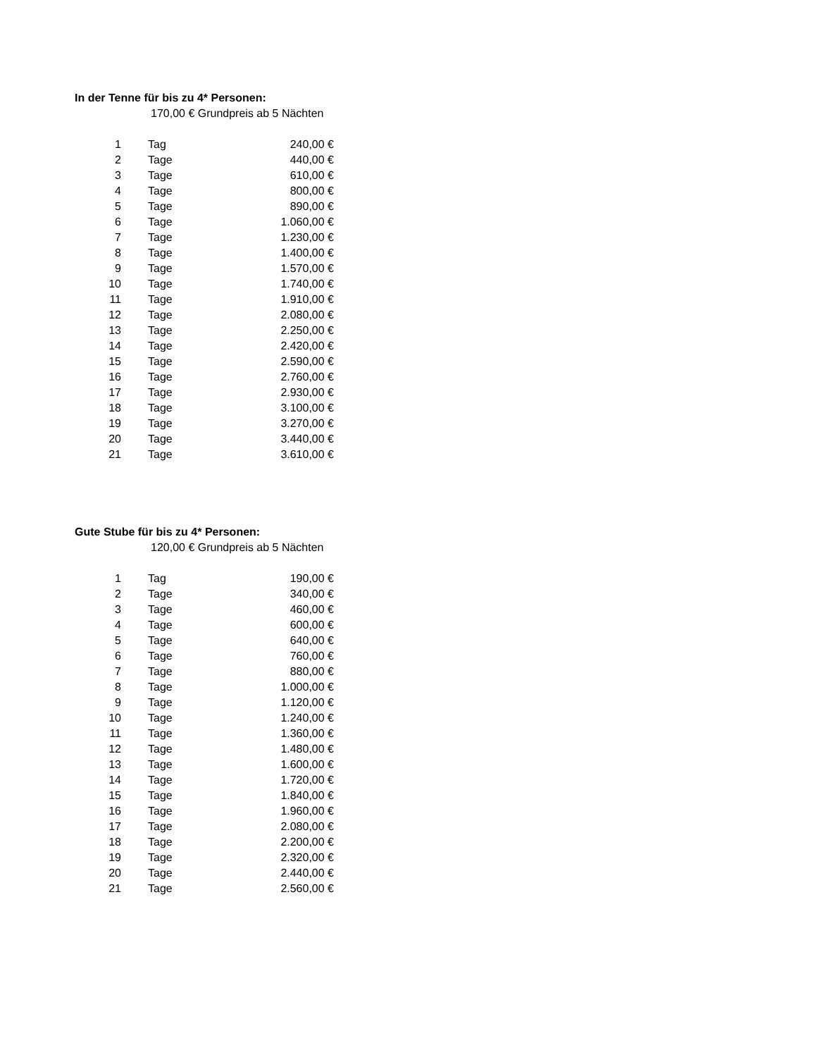In der Tenne für bis zu 4* Personen:
170,00 € Grundpreis ab 5 Nächten
| 1 | | Tag | 240,00 € |
| 2 | | Tage | 440,00 € |
| 3 | | Tage | 610,00 € |
| 4 | | Tage | 800,00 € |
| 5 | | Tage | 890,00 € |
| 6 | | Tage | 1.060,00 € |
| 7 | | Tage | 1.230,00 € |
| 8 | | Tage | 1.400,00 € |
| 9 | | Tage | 1.570,00 € |
| 10 | | Tage | 1.740,00 € |
| 11 | | Tage | 1.910,00 € |
| 12 | | Tage | 2.080,00 € |
| 13 | | Tage | 2.250,00 € |
| 14 | | Tage | 2.420,00 € |
| 15 | | Tage | 2.590,00 € |
| 16 | | Tage | 2.760,00 € |
| 17 | | Tage | 2.930,00 € |
| 18 | | Tage | 3.100,00 € |
| 19 | | Tage | 3.270,00 € |
| 20 | | Tage | 3.440,00 € |
| 21 | | Tage | 3.610,00 € |
Gute Stube für bis zu 4* Personen:
120,00 € Grundpreis ab 5 Nächten
| 1 | | Tag | 190,00 € |
| 2 | | Tage | 340,00 € |
| 3 | | Tage | 460,00 € |
| 4 | | Tage | 600,00 € |
| 5 | | Tage | 640,00 € |
| 6 | | Tage | 760,00 € |
| 7 | | Tage | 880,00 € |
| 8 | | Tage | 1.000,00 € |
| 9 | | Tage | 1.120,00 € |
| 10 | | Tage | 1.240,00 € |
| 11 | | Tage | 1.360,00 € |
| 12 | | Tage | 1.480,00 € |
| 13 | | Tage | 1.600,00 € |
| 14 | | Tage | 1.720,00 € |
| 15 | | Tage | 1.840,00 € |
| 16 | | Tage | 1.960,00 € |
| 17 | | Tage | 2.080,00 € |
| 18 | | Tage | 2.200,00 € |
| 19 | | Tage | 2.320,00 € |
| 20 | | Tage | 2.440,00 € |
| 21 | | Tage | 2.560,00 € |